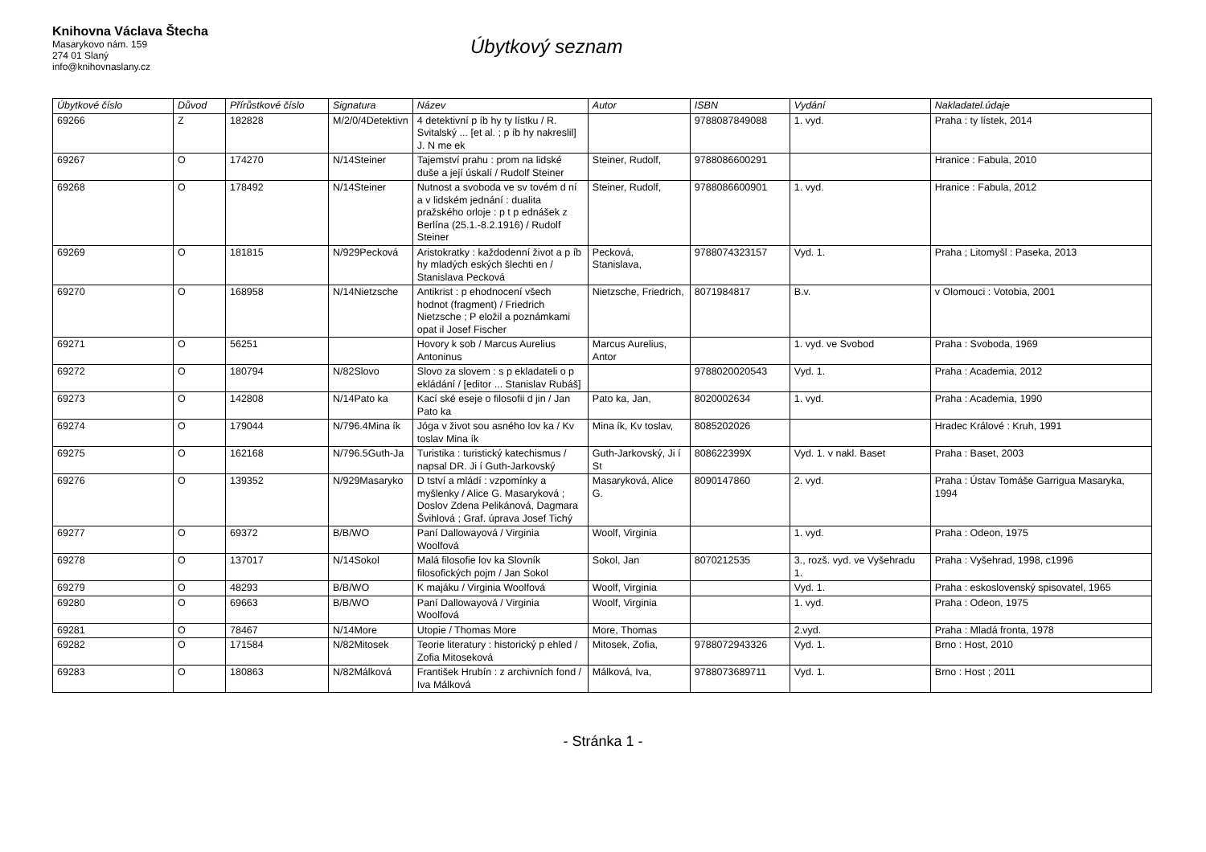Knihovna Václava Štecha
Masarykovo nám. 159
274 01 Slaný
info@knihovnaslany.cz
Úbytkový seznam
| Úbytkové číslo | Důvod | Přírůstkové číslo | Signatura | Název | Autor | ISBN | Vydání | Nakladatel.údaje |
| --- | --- | --- | --- | --- | --- | --- | --- | --- |
| 69266 | Z | 182828 | M/2/0/4Detektivn | 4 detektivní p íb hy ty lístku / R. Svitalský ... [et al. ; p íb hy nakreslil] J. N me ek | | 9788087849088 | 1. vyd. | Praha : ty lístek, 2014 |
| 69267 | O | 174270 | N/14Steiner | Tajemství prahu : prom na lidské duše a její úskalí / Rudolf Steiner | Steiner, Rudolf, | 9788086600291 | | Hranice : Fabula, 2010 |
| 69268 | O | 178492 | N/14Steiner | Nutnost a svoboda ve sv tovém d ní a v lidském jednání : dualita pražského orloje : p t p ednášek z Berlína (25.1.-8.2.1916) / Rudolf Steiner | Steiner, Rudolf, | 9788086600901 | 1. vyd. | Hranice : Fabula, 2012 |
| 69269 | O | 181815 | N/929Pecková | Aristokratky : každodenní život a p íb hy mladých eských šlechti en / Stanislava Pecková | Pecková, Stanislava, | 9788074323157 | Vyd. 1. | Praha ; Litomyšl : Paseka, 2013 |
| 69270 | O | 168958 | N/14Nietzsche | Antikrist : p ehodnocení všech hodnot (fragment) / Friedrich Nietzsche ; P eložil a poznámkami opat il Josef Fischer | Nietzsche, Friedrich, | 8071984817 | B.v. | v Olomouci : Votobia, 2001 |
| 69271 | O | 56251 | | Hovory k sob / Marcus Aurelius Antoninus | Marcus Aurelius, Antor | | 1. vyd. ve Svobod | Praha : Svoboda, 1969 |
| 69272 | O | 180794 | N/82Slovo | Slovo za slovem : s p ekladateli o p ekládání / [editor ... Stanislav Rubáš] | | 9788020020543 | Vyd. 1. | Praha : Academia, 2012 |
| 69273 | O | 142808 | N/14Pato ka | Kací ské eseje o filosofii d jin / Jan Pato ka | Pato ka, Jan, | 8020002634 | 1. vyd. | Praha : Academia, 1990 |
| 69274 | O | 179044 | N/796.4Mina ík | Jóga v život sou asného lov ka / Kv toslav Mina ík | Mina ík, Kv toslav, | 8085202026 | | Hradec Králové : Kruh, 1991 |
| 69275 | O | 162168 | N/796.5Guth-Ja | Turistika : turistický katechismus / napsal DR. Ji í Guth-Jarkovský | Guth-Jarkovský, Ji í St | 808622399X | Vyd. 1. v nakl. Baset | Praha : Baset, 2003 |
| 69276 | O | 139352 | N/929Masaryko | D tství a mládí : vzpomínky a myšlenky / Alice G. Masaryková ; Doslov Zdena Pelikánová, Dagmara Švihlová ; Graf. úprava Josef Tichý | Masaryková, Alice G. | 8090147860 | 2. vyd. | Praha : Ústav Tomáše Garrigua Masaryka, 1994 |
| 69277 | O | 69372 | B/B/WO | Paní Dallowayová / Virginia Woolfová | Woolf, Virginia | | 1. vyd. | Praha : Odeon, 1975 |
| 69278 | O | 137017 | N/14Sokol | Malá filosofie lov ka Slovník filosofických pojm / Jan Sokol | Sokol, Jan | 8070212535 | 3., rozš. vyd. ve Vyšehradu 1. | Praha : Vyšehrad, 1998, c1996 |
| 69279 | O | 48293 | B/B/WO | K majáku / Virginia Woolfová | Woolf, Virginia | | Vyd. 1. | Praha : eskoslovenský spisovatel, 1965 |
| 69280 | O | 69663 | B/B/WO | Paní Dallowayová / Virginia Woolfová | Woolf, Virginia | | 1. vyd. | Praha : Odeon, 1975 |
| 69281 | O | 78467 | N/14More | Utopie / Thomas More | More, Thomas | | 2.vyd. | Praha : Mladá fronta, 1978 |
| 69282 | O | 171584 | N/82Mitosek | Teorie literatury : historický p ehled / Zofia Mitoseková | Mitosek, Zofia, | 9788072943326 | Vyd. 1. | Brno : Host, 2010 |
| 69283 | O | 180863 | N/82Málková | František Hrubín : z archivních fond / Iva Málková | Málková, Iva, | 9788073689711 | Vyd. 1. | Brno : Host ; 2011 |
- Stránka 1 -